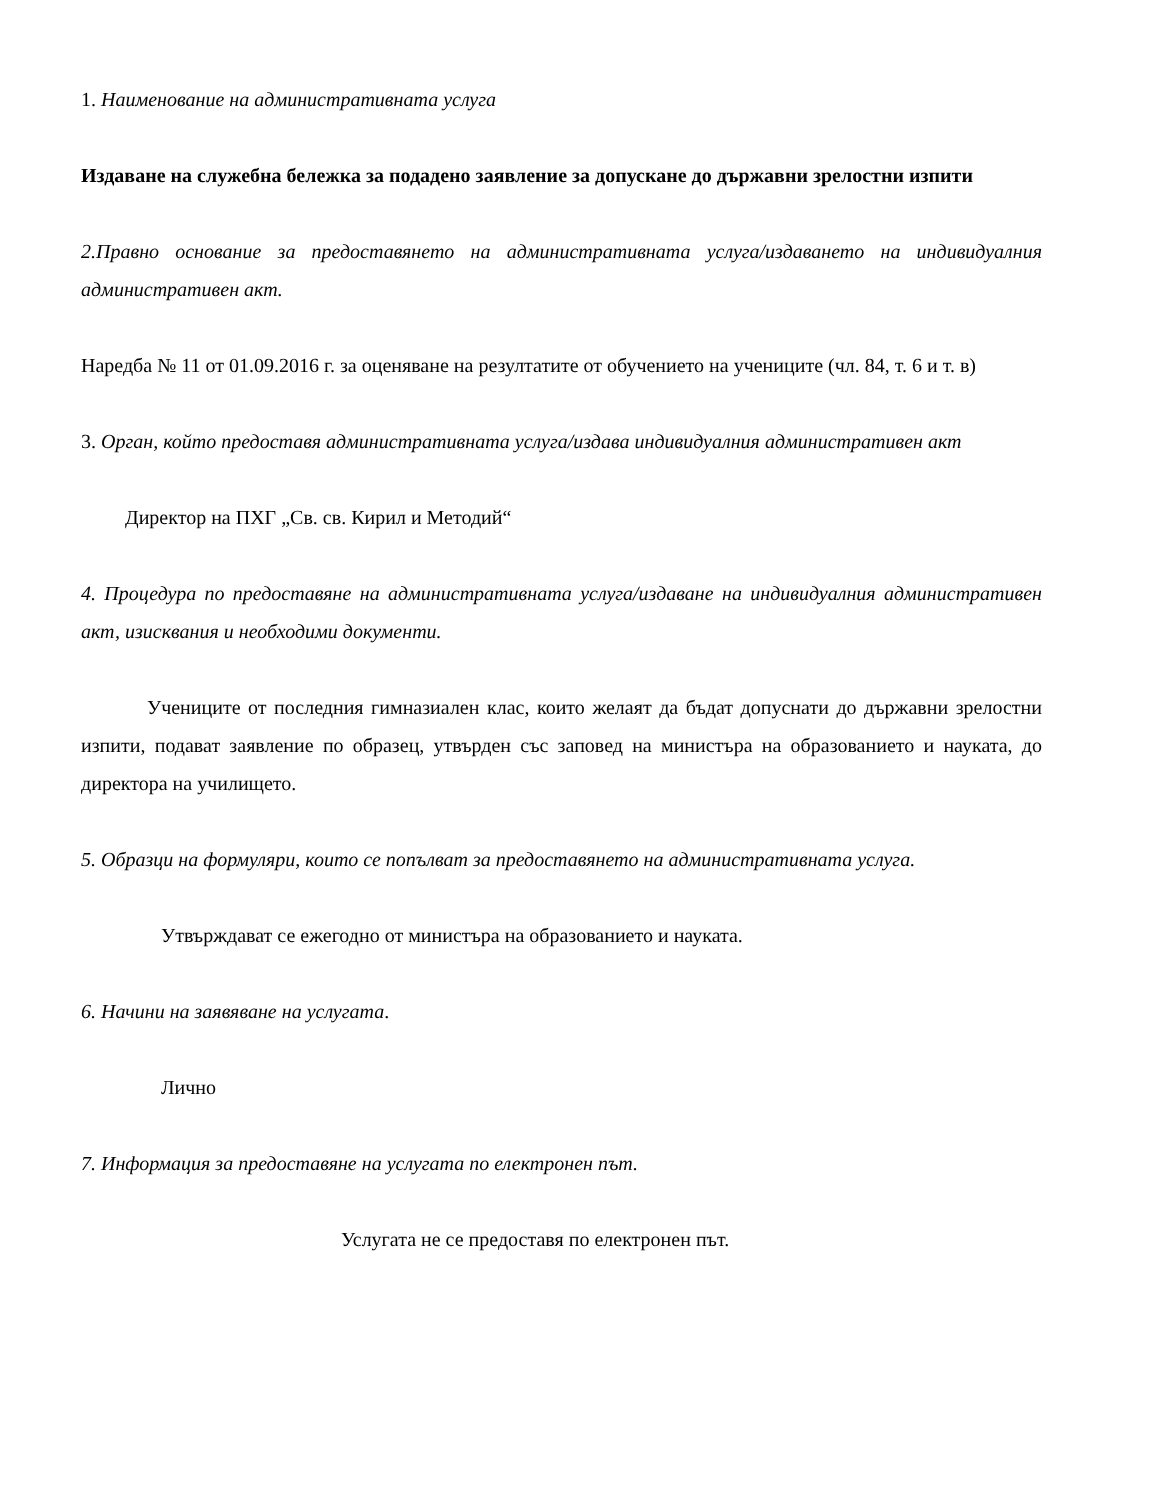1. Наименование на административната услуга
Издаване на служебна бележка за подадено заявление за допускане до държавни зрелостни изпити
2.Правно основание за предоставянето на административната услуга/издаването на индивидуалния административен акт.
Наредба № 11 от 01.09.2016 г. за оценяване на резултатите от обучението на учениците (чл. 84, т. 6 и т. в)
3. Орган, който предоставя административната услуга/издава индивидуалния административен акт
Директор на ПХГ „Св. св. Кирил и Методий“
4. Процедура по предоставяне на административната услуга/издаване на индивидуалния административен акт, изисквания и необходими документи.
Учениците от последния гимназиален клас, които желаят да бъдат допуснати до държавни зрелостни изпити, подават заявление по образец, утвърден със заповед на министъра на образованието и науката, до директора на училището.
5. Образци на формуляри, които се попълват за предоставянето на административната услуга.
Утвърждават се ежегодно от министъра на образованието и науката.
6. Начини на заявяване на услугата.
Лично
7. Информация за предоставяне на услугата по електронен път.
Услугата не се предоставя по електронен път.